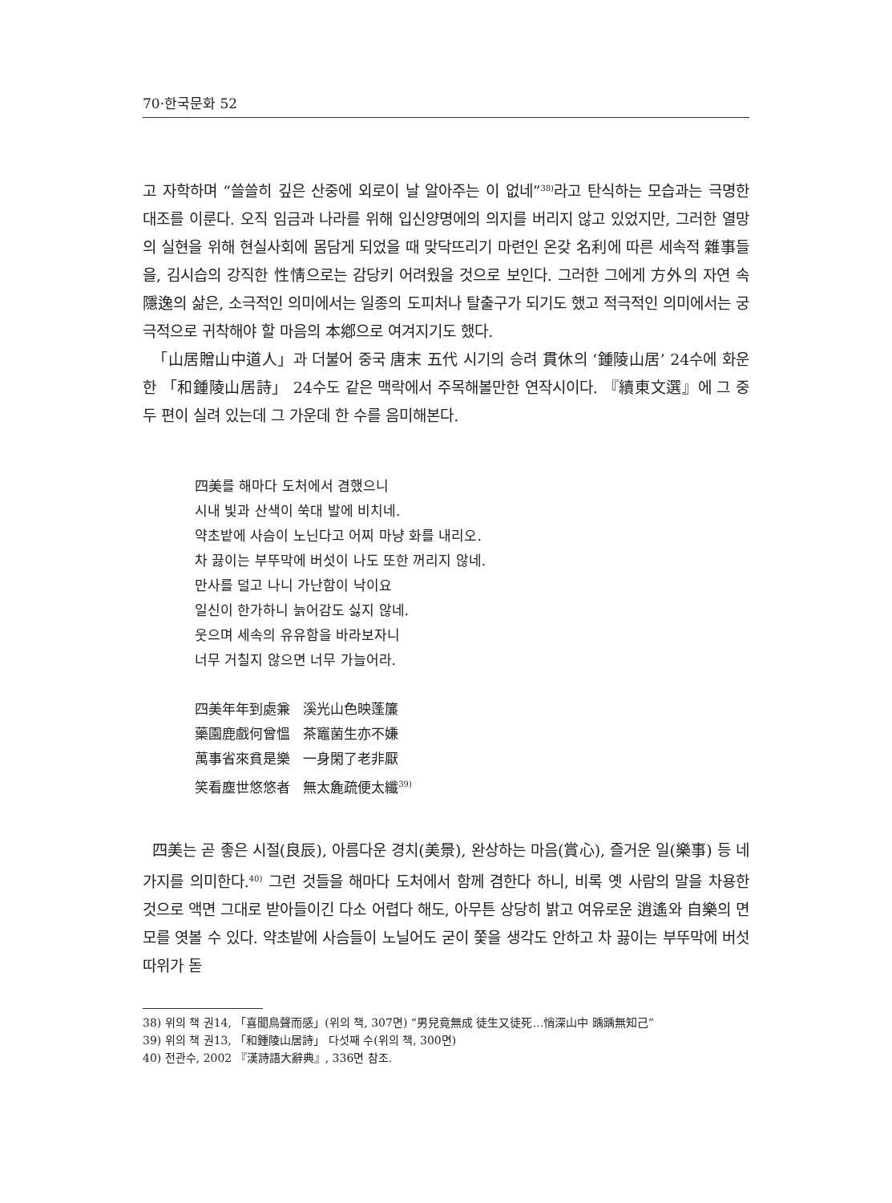70·한국문화 52
고 자학하며 “쓸쓸히 깊은 산중에 외로이 날 알아주는 이 없네”<sup>38)</sup>라고 탄식하는 모습과는 극명한 대조를 이룬다. 오직 임금과 나라를 위해 입신양명에의 의지를 버리지 않고 있었지만, 그러한 열망의 실현을 위해 현실사회에 몸담게 되었을 때 맞닥뜨리기 마련인 온갖 名利에 따른 세속적 雜事들을, 김시습의 강직한 性情으로는 감당키 어려웠을 것으로 보인다. 그러한 그에게 方外의 자연 속 隱逸의 삶은, 소극적인 의미에서는 일종의 도피처나 탈출구가 되기도 했고 적극적인 의미에서는 궁극적으로 귀착해야 할 마음의 本鄕으로 여겨지기도 했다.
「山居贈山中道人」과 더불어 중국 唐末 五代 시기의 승려 貫休의 ‘鍾陵山居’ 24수에 화운한 「和鍾陵山居詩」 24수도 같은 맥락에서 주목해볼만한 연작시이다. 『續東文選』에 그 중 두 편이 실려 있는데 그 가운데 한 수를 음미해본다.
四美를 해마다 도처에서 겸했으니
시내 빛과 산색이 쑥대 발에 비치네.
약초밭에 사슴이 노닌다고 어찌 마냥 화를 내리오.
차 끓이는 부뚜막에 버섯이 나도 또한 꺼리지 않네.
만사를 덜고 나니 가난함이 낙이요
일신이 한가하니 늙어감도 싫지 않네.
웃으며 세속의 유유함을 바라보자니
너무 거칠지 않으면 너무 가늘어라.
四美年年到處兼 溪光山色映蓬簾
藥園鹿戲何曾慍 茶竈菌生亦不嫌
萬事省來貧是樂 一身閑了老非厭
笑看塵世悠悠者 無太麁疏便太纖<sup>39)</sup>
四美는 곧 좋은 시절(良辰), 아름다운 경치(美景), 완상하는 마음(賞心), 즐거운 일(樂事) 등 네 가지를 의미한다.<sup>40)</sup> 그런 것들을 해마다 도처에서 함께 겸한다 하니, 비록 옛 사람의 말을 차용한 것으로 액면 그대로 받아들이긴 다소 어렵다 해도, 아무튼 상당히 밝고 여유로운 逍遙와 自樂의 면모를 엿볼 수 있다. 약초밭에 사슴들이 노닐어도 굳이 쫓을 생각도 안하고 차 끓이는 부뚜막에 버섯 따위가 돋
38) 위의 책 권14, 「喜聞鳥聲而感」(위의 책, 307면) “男兒竟無成 徒生又徒死…悄深山中 踽踽無知己”
39) 위의 책 권13, 「和鍾陵山居詩」 다섯째 수(위의 책, 300면)
40) 전관수, 2002 『漢詩語大辭典』, 336면 참조.